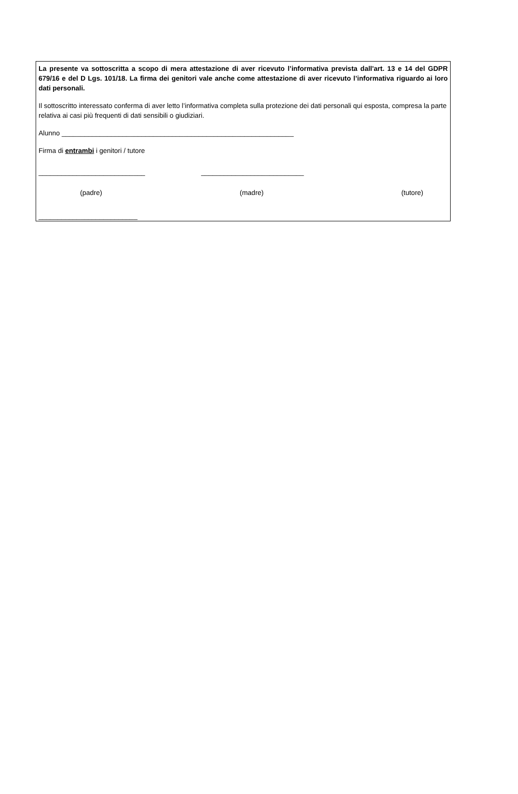La presente va sottoscritta a scopo di mera attestazione di aver ricevuto l’informativa prevista dall'art. 13 e 14 del GDPR 679/16 e del D Lgs. 101/18. La firma dei genitori vale anche come attestazione di aver ricevuto l’informativa riguardo ai loro dati personali.
Il sottoscritto interessato conferma di aver letto l’informativa completa sulla protezione dei dati personali qui esposta, compresa la parte relativa ai casi più frequenti di dati sensibili o giudiziari.
Alunno _____________________________________________________________
Firma di entrambi i genitori / tutore
____________________________ ___________________________
(padre) (madre) (tutore)
__________________________